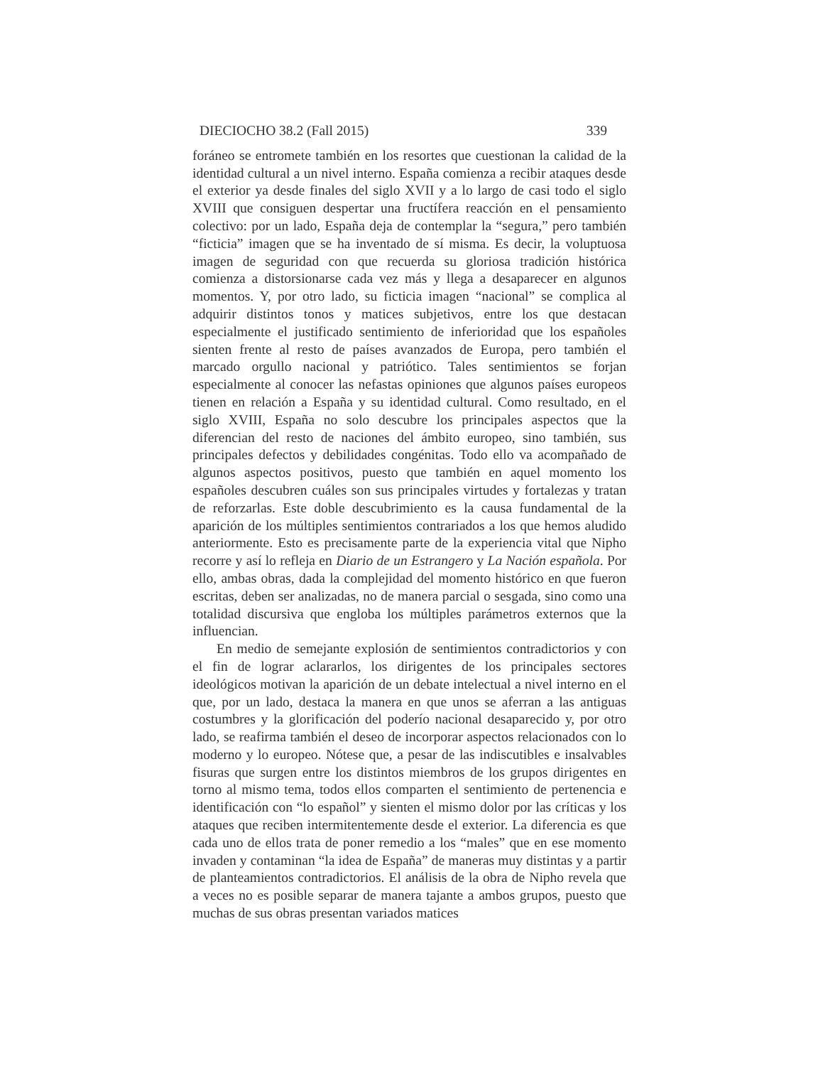DIECIOCHO 38.2 (Fall 2015) 339
foráneo se entromete también en los resortes que cuestionan la calidad de la identidad cultural a un nivel interno. España comienza a recibir ataques desde el exterior ya desde finales del siglo XVII y a lo largo de casi todo el siglo XVIII que consiguen despertar una fructífera reacción en el pensamiento colectivo: por un lado, España deja de contemplar la “segura,” pero también “ficticia” imagen que se ha inventado de sí misma. Es decir, la voluptuosa imagen de seguridad con que recuerda su gloriosa tradición histórica comienza a distorsionarse cada vez más y llega a desaparecer en algunos momentos. Y, por otro lado, su ficticia imagen “nacional” se complica al adquirir distintos tonos y matices subjetivos, entre los que destacan especialmente el justificado sentimiento de inferioridad que los españoles sienten frente al resto de países avanzados de Europa, pero también el marcado orgullo nacional y patriótico. Tales sentimientos se forjan especialmente al conocer las nefastas opiniones que algunos países europeos tienen en relación a España y su identidad cultural. Como resultado, en el siglo XVIII, España no solo descubre los principales aspectos que la diferencian del resto de naciones del ámbito europeo, sino también, sus principales defectos y debilidades congénitas. Todo ello va acompañado de algunos aspectos positivos, puesto que también en aquel momento los españoles descubren cuáles son sus principales virtudes y fortalezas y tratan de reforzarlas. Este doble descubrimiento es la causa fundamental de la aparición de los múltiples sentimientos contrariados a los que hemos aludido anteriormente. Esto es precisamente parte de la experiencia vital que Nipho recorre y así lo refleja en Diario de un Estrangero y La Nación española. Por ello, ambas obras, dada la complejidad del momento histórico en que fueron escritas, deben ser analizadas, no de manera parcial o sesgada, sino como una totalidad discursiva que engloba los múltiples parámetros externos que la influencian.
En medio de semejante explosión de sentimientos contradictorios y con el fin de lograr aclararlos, los dirigentes de los principales sectores ideológicos motivan la aparición de un debate intelectual a nivel interno en el que, por un lado, destaca la manera en que unos se aferran a las antiguas costumbres y la glorificación del poderío nacional desaparecido y, por otro lado, se reafirma también el deseo de incorporar aspectos relacionados con lo moderno y lo europeo. Nótese que, a pesar de las indiscutibles e insalvables fisuras que surgen entre los distintos miembros de los grupos dirigentes en torno al mismo tema, todos ellos comparten el sentimiento de pertenencia e identificación con “lo español” y sienten el mismo dolor por las críticas y los ataques que reciben intermitentemente desde el exterior. La diferencia es que cada uno de ellos trata de poner remedio a los “males” que en ese momento invaden y contaminan “la idea de España” de maneras muy distintas y a partir de planteamientos contradictorios. El análisis de la obra de Nipho revela que a veces no es posible separar de manera tajante a ambos grupos, puesto que muchas de sus obras presentan variados matices